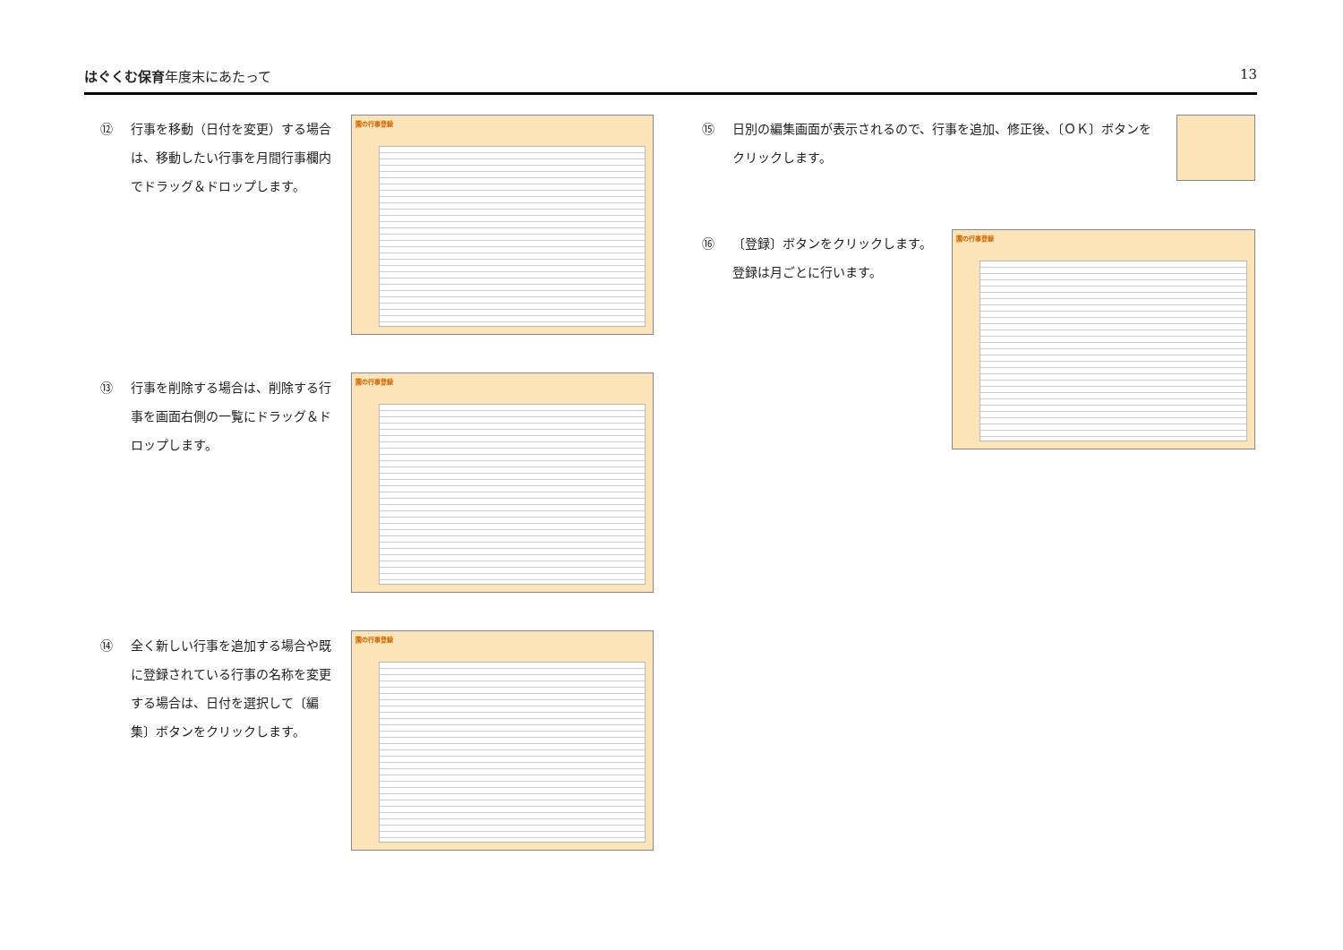はぐくむ保育年度末にあたって 13
⑫ 行事を移動（日付を変更）する場合は、移動したい行事を月間行事欄内でドラッグ＆ドロップします。
園の行事登録
⑬ 行事を削除する場合は、削除する行事を画面右側の一覧にドラッグ＆ドロップします。
園の行事登録
⑭ 全く新しい行事を追加する場合や既に登録されている行事の名称を変更する場合は、日付を選択して〔編集〕ボタンをクリックします。
園の行事登録
⑮ 日別の編集画面が表示されるので、行事を追加、修正後、〔ＯＫ〕ボタンをクリックします。
⑯ 〔登録〕ボタンをクリックします。
登録は月ごとに行います。
園の行事登録